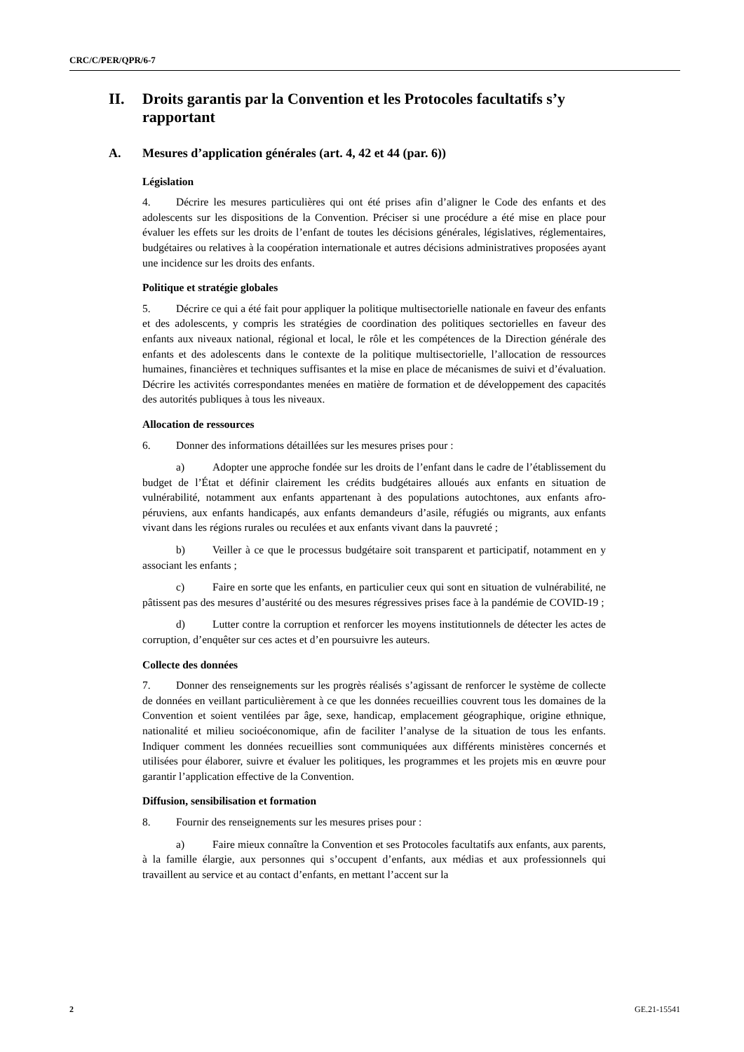CRC/C/PER/QPR/6-7
II. Droits garantis par la Convention et les Protocoles facultatifs s’y rapportant
A. Mesures d’application générales (art. 4, 42 et 44 (par. 6))
Législation
4. Décrire les mesures particulières qui ont été prises afin d’aligner le Code des enfants et des adolescents sur les dispositions de la Convention. Préciser si une procédure a été mise en place pour évaluer les effets sur les droits de l’enfant de toutes les décisions générales, législatives, réglementaires, budgétaires ou relatives à la coopération internationale et autres décisions administratives proposées ayant une incidence sur les droits des enfants.
Politique et stratégie globales
5. Décrire ce qui a été fait pour appliquer la politique multisectorielle nationale en faveur des enfants et des adolescents, y compris les stratégies de coordination des politiques sectorielles en faveur des enfants aux niveaux national, régional et local, le rôle et les compétences de la Direction générale des enfants et des adolescents dans le contexte de la politique multisectorielle, l’allocation de ressources humaines, financières et techniques suffisantes et la mise en place de mécanismes de suivi et d’évaluation. Décrire les activités correspondantes menées en matière de formation et de développement des capacités des autorités publiques à tous les niveaux.
Allocation de ressources
6. Donner des informations détaillées sur les mesures prises pour :
a) Adopter une approche fondée sur les droits de l’enfant dans le cadre de l’établissement du budget de l’État et définir clairement les crédits budgétaires alloués aux enfants en situation de vulnérabilité, notamment aux enfants appartenant à des populations autochtones, aux enfants afro-péruviens, aux enfants handicapés, aux enfants demandeurs d’asile, réfugiés ou migrants, aux enfants vivant dans les régions rurales ou reculées et aux enfants vivant dans la pauvreté ;
b) Veiller à ce que le processus budgétaire soit transparent et participatif, notamment en y associant les enfants ;
c) Faire en sorte que les enfants, en particulier ceux qui sont en situation de vulnérabilité, ne pâtissent pas des mesures d’austérité ou des mesures régressives prises face à la pandémie de COVID-19 ;
d) Lutter contre la corruption et renforcer les moyens institutionnels de détecter les actes de corruption, d’enquêter sur ces actes et d’en poursuivre les auteurs.
Collecte des données
7. Donner des renseignements sur les progrès réalisés s’agissant de renforcer le système de collecte de données en veillant particulièrement à ce que les données recueillies couvrent tous les domaines de la Convention et soient ventilées par âge, sexe, handicap, emplacement géographique, origine ethnique, nationalité et milieu socioéconomique, afin de faciliter l’analyse de la situation de tous les enfants. Indiquer comment les données recueillies sont communiquées aux différents ministères concernés et utilisées pour élaborer, suivre et évaluer les politiques, les programmes et les projets mis en œuvre pour garantir l’application effective de la Convention.
Diffusion, sensibilisation et formation
8. Fournir des renseignements sur les mesures prises pour :
a) Faire mieux connaître la Convention et ses Protocoles facultatifs aux enfants, aux parents, à la famille élargie, aux personnes qui s’occupent d’enfants, aux médias et aux professionnels qui travaillent au service et au contact d’enfants, en mettant l’accent sur la
2 GE.21-15541